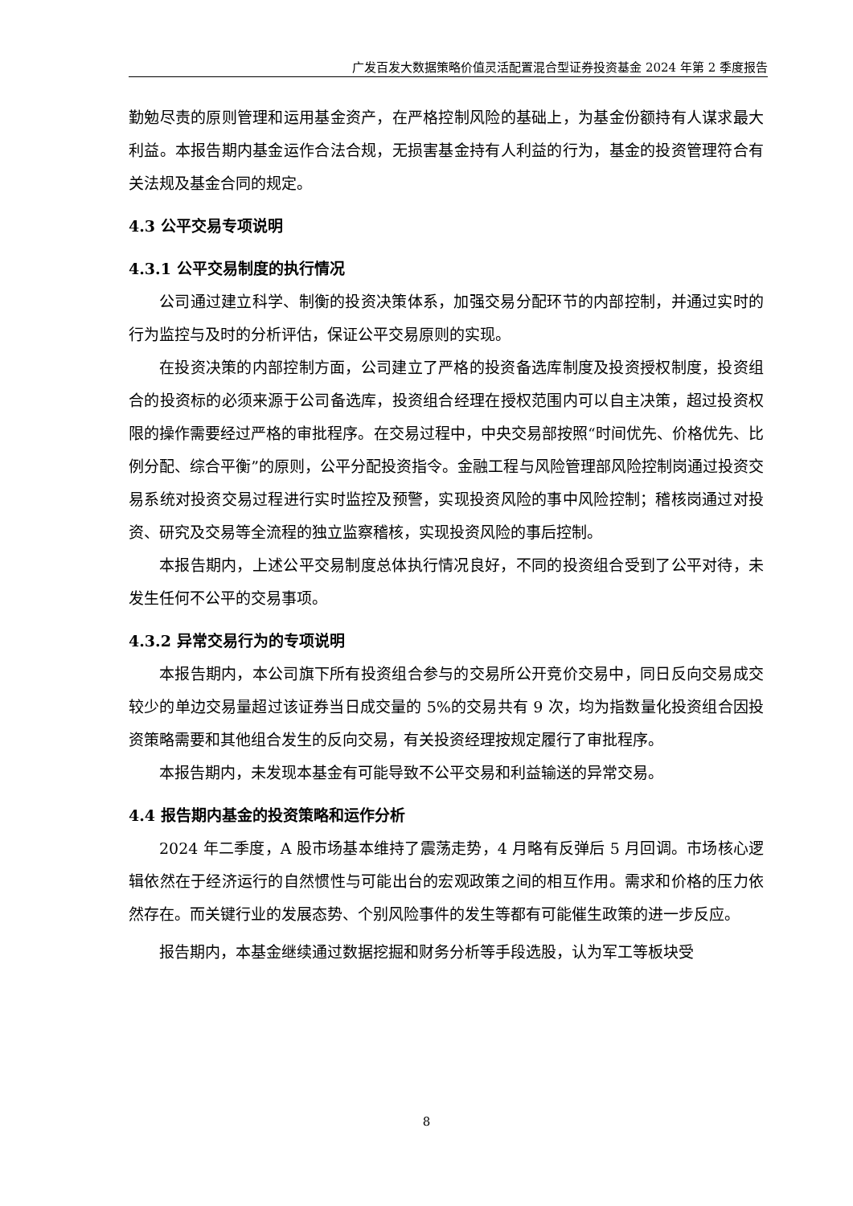广发百发大数据策略价值灵活配置混合型证券投资基金 2024 年第 2 季度报告
勤勉尽责的原则管理和运用基金资产，在严格控制风险的基础上，为基金份额持有人谋求最大利益。本报告期内基金运作合法合规，无损害基金持有人利益的行为，基金的投资管理符合有关法规及基金合同的规定。
4.3 公平交易专项说明
4.3.1 公平交易制度的执行情况
公司通过建立科学、制衡的投资决策体系，加强交易分配环节的内部控制，并通过实时的行为监控与及时的分析评估，保证公平交易原则的实现。
在投资决策的内部控制方面，公司建立了严格的投资备选库制度及投资授权制度，投资组合的投资标的必须来源于公司备选库，投资组合经理在授权范围内可以自主决策，超过投资权限的操作需要经过严格的审批程序。在交易过程中，中央交易部按照“时间优先、价格优先、比例分配、综合平衡”的原则，公平分配投资指令。金融工程与风险管理部风险控制岗通过投资交易系统对投资交易过程进行实时监控及预警，实现投资风险的事中风险控制；稽核岗通过对投资、研究及交易等全流程的独立监察稽核，实现投资风险的事后控制。
本报告期内，上述公平交易制度总体执行情况良好，不同的投资组合受到了公平对待，未发生任何不公平的交易事项。
4.3.2 异常交易行为的专项说明
本报告期内，本公司旗下所有投资组合参与的交易所公开竞价交易中，同日反向交易成交较少的单边交易量超过该证券当日成交量的 5%的交易共有 9 次，均为指数量化投资组合因投资策略需要和其他组合发生的反向交易，有关投资经理按规定履行了审批程序。
本报告期内，未发现本基金有可能导致不公平交易和利益输送的异常交易。
4.4 报告期内基金的投资策略和运作分析
2024 年二季度，A 股市场基本维持了震荡走势，4 月略有反弹后 5 月回调。市场核心逻辑依然在于经济运行的自然惯性与可能出台的宏观政策之间的相互作用。需求和价格的压力依然存在。而关键行业的发展态势、个别风险事件的发生等都有可能催生政策的进一步反应。
报告期内，本基金继续通过数据挖掘和财务分析等手段选股，认为军工等板块受
8